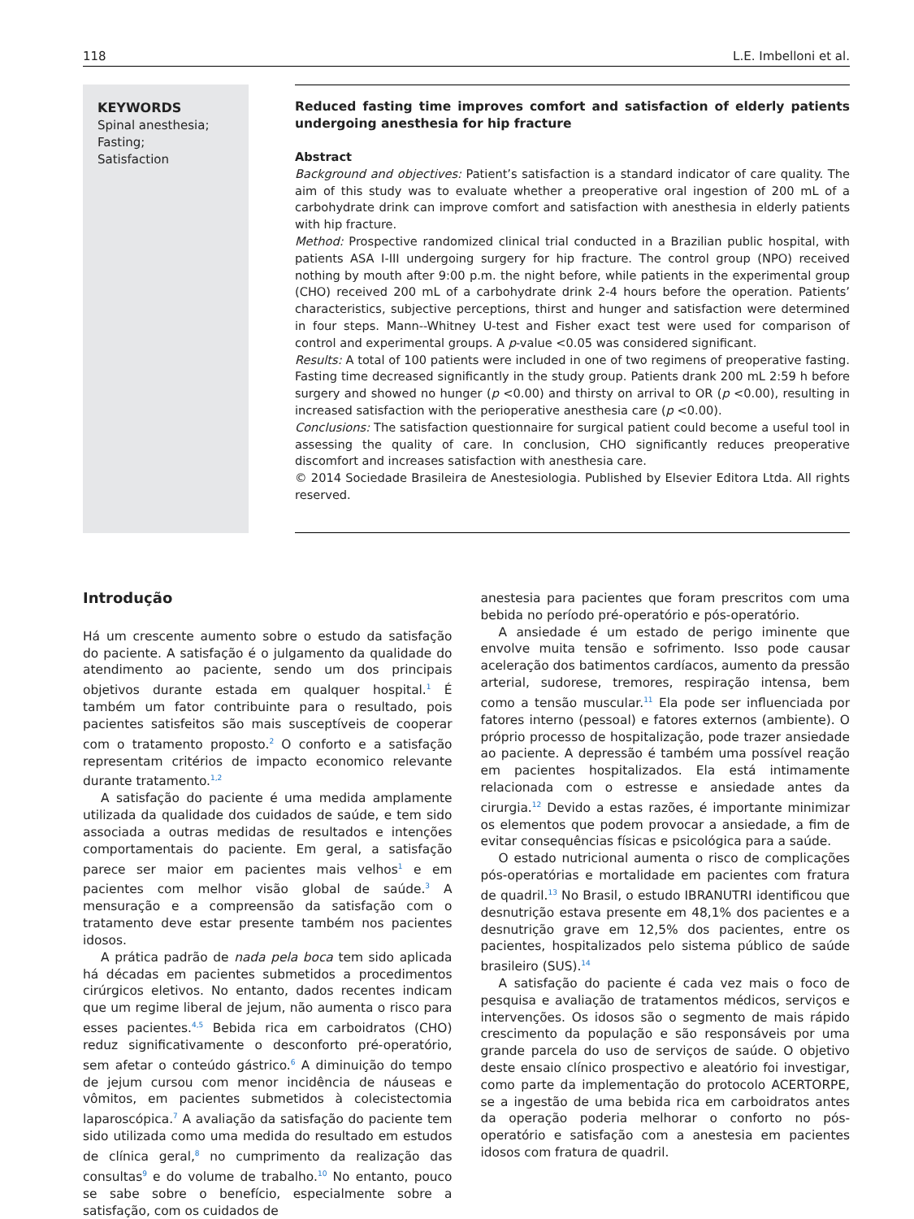118 L.E. Imbelloni et al.
KEYWORDS
Spinal anesthesia;
Fasting;
Satisfaction
Reduced fasting time improves comfort and satisfaction of elderly patients undergoing anesthesia for hip fracture
Abstract
Background and objectives: Patient’s satisfaction is a standard indicator of care quality. The aim of this study was to evaluate whether a preoperative oral ingestion of 200 mL of a carbohydrate drink can improve comfort and satisfaction with anesthesia in elderly patients with hip fracture.
Method: Prospective randomized clinical trial conducted in a Brazilian public hospital, with patients ASA I-III undergoing surgery for hip fracture. The control group (NPO) received nothing by mouth after 9:00 p.m. the night before, while patients in the experimental group (CHO) received 200 mL of a carbohydrate drink 2-4 hours before the operation. Patients’ characteristics, subjective perceptions, thirst and hunger and satisfaction were determined in four steps. Mann--Whitney U-test and Fisher exact test were used for comparison of control and experimental groups. A p-value <0.05 was considered significant.
Results: A total of 100 patients were included in one of two regimens of preoperative fasting. Fasting time decreased significantly in the study group. Patients drank 200 mL 2:59 h before surgery and showed no hunger (p <0.00) and thirsty on arrival to OR (p <0.00), resulting in increased satisfaction with the perioperative anesthesia care (p <0.00).
Conclusions: The satisfaction questionnaire for surgical patient could become a useful tool in assessing the quality of care. In conclusion, CHO significantly reduces preoperative discomfort and increases satisfaction with anesthesia care.
© 2014 Sociedade Brasileira de Anestesiologia. Published by Elsevier Editora Ltda. All rights reserved.
Introdução
Há um crescente aumento sobre o estudo da satisfação do paciente. A satisfação é o julgamento da qualidade do atendimento ao paciente, sendo um dos principais objetivos durante estada em qualquer hospital.<sup>1</sup> É também um fator contribuinte para o resultado, pois pacientes satisfeitos são mais susceptíveis de cooperar com o tratamento proposto.<sup>2</sup> O conforto e a satisfação representam critérios de impacto economico relevante durante tratamento.<sup>1,2</sup>
A satisfação do paciente é uma medida amplamente utilizada da qualidade dos cuidados de saúde, e tem sido associada a outras medidas de resultados e intenções comportamentais do paciente. Em geral, a satisfação parece ser maior em pacientes mais velhos<sup>1</sup> e em pacientes com melhor visão global de saúde.<sup>3</sup> A mensuração e a compreensão da satisfação com o tratamento deve estar presente também nos pacientes idosos.
A prática padrão de nada pela boca tem sido aplicada há décadas em pacientes submetidos a procedimentos cirúrgicos eletivos. No entanto, dados recentes indicam que um regime liberal de jejum, não aumenta o risco para esses pacientes.<sup>4,5</sup> Bebida rica em carboidratos (CHO) reduz significativamente o desconforto pré-operatório, sem afetar o conteúdo gástrico.<sup>6</sup> A diminuição do tempo de jejum cursou com menor incidência de náuseas e vômitos, em pacientes submetidos à colecistectomia laparoscópica.<sup>7</sup> A avaliação da satisfação do paciente tem sido utilizada como uma medida do resultado em estudos de clínica geral,<sup>8</sup> no cumprimento da realização das consultas<sup>9</sup> e do volume de trabalho.<sup>10</sup> No entanto, pouco se sabe sobre o benefício, especialmente sobre a satisfação, com os cuidados de
anestesia para pacientes que foram prescritos com uma bebida no período pré-operatório e pós-operatório.
A ansiedade é um estado de perigo iminente que envolve muita tensão e sofrimento. Isso pode causar aceleração dos batimentos cardíacos, aumento da pressão arterial, sudorese, tremores, respiração intensa, bem como a tensão muscular.<sup>11</sup> Ela pode ser influenciada por fatores interno (pessoal) e fatores externos (ambiente). O próprio processo de hospitalização, pode trazer ansiedade ao paciente. A depressão é também uma possível reação em pacientes hospitalizados. Ela está intimamente relacionada com o estresse e ansiedade antes da cirurgia.<sup>12</sup> Devido a estas razões, é importante minimizar os elementos que podem provocar a ansiedade, a fim de evitar consequências físicas e psicológica para a saúde.
O estado nutricional aumenta o risco de complicações pós-operatórias e mortalidade em pacientes com fratura de quadril.<sup>13</sup> No Brasil, o estudo IBRANUTRI identificou que desnutrição estava presente em 48,1% dos pacientes e a desnutrição grave em 12,5% dos pacientes, entre os pacientes, hospitalizados pelo sistema público de saúde brasileiro (SUS).<sup>14</sup>
A satisfação do paciente é cada vez mais o foco de pesquisa e avaliação de tratamentos médicos, serviços e intervenções. Os idosos são o segmento de mais rápido crescimento da população e são responsáveis por uma grande parcela do uso de serviços de saúde. O objetivo deste ensaio clínico prospectivo e aleatório foi investigar, como parte da implementação do protocolo ACERTORPE, se a ingestão de uma bebida rica em carboidratos antes da operação poderia melhorar o conforto no pós-operatório e satisfação com a anestesia em pacientes idosos com fratura de quadril.